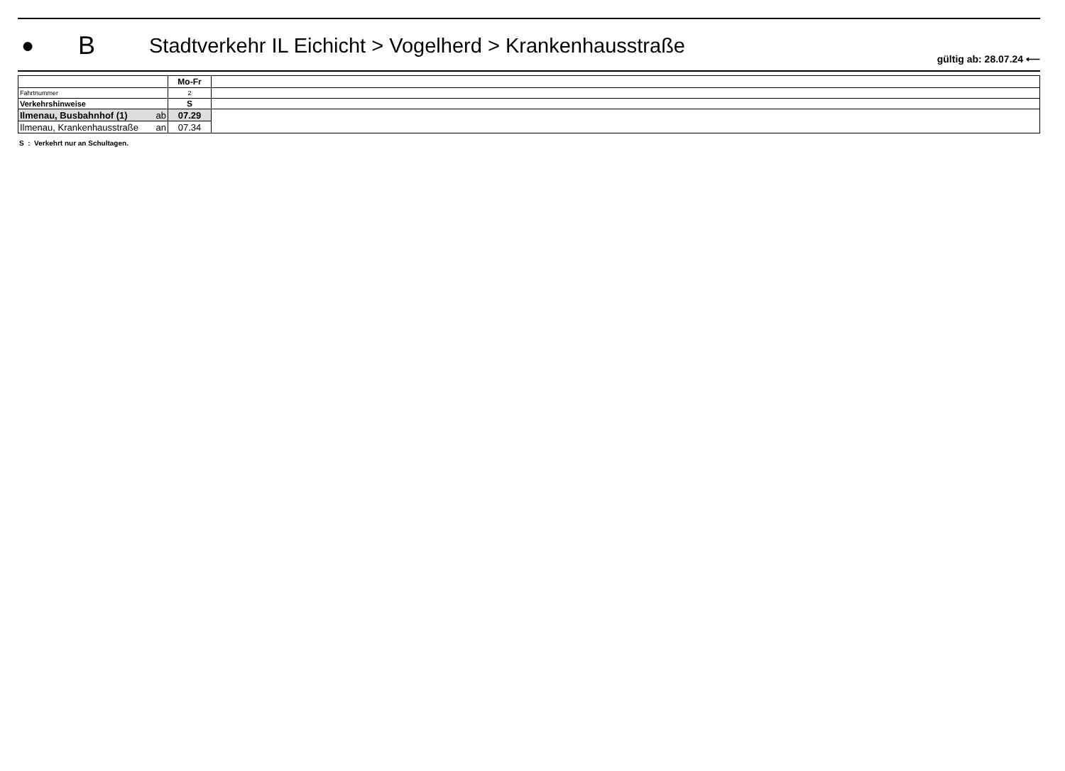●
B
Stadtverkehr IL Eichicht > Vogelherd > Krankenhausstraße
gültig ab: 28.07.24 ⟵
| | Mo-Fr | |
| Fahrtnummer | 2 | |
| Verkehrshinweise | S | |
| Ilmenau, Busbahnhof (1) ab | 07.29 | |
| Ilmenau, Krankenhausstraße an | 07.34 | |
S : Verkehrt nur an Schultagen.